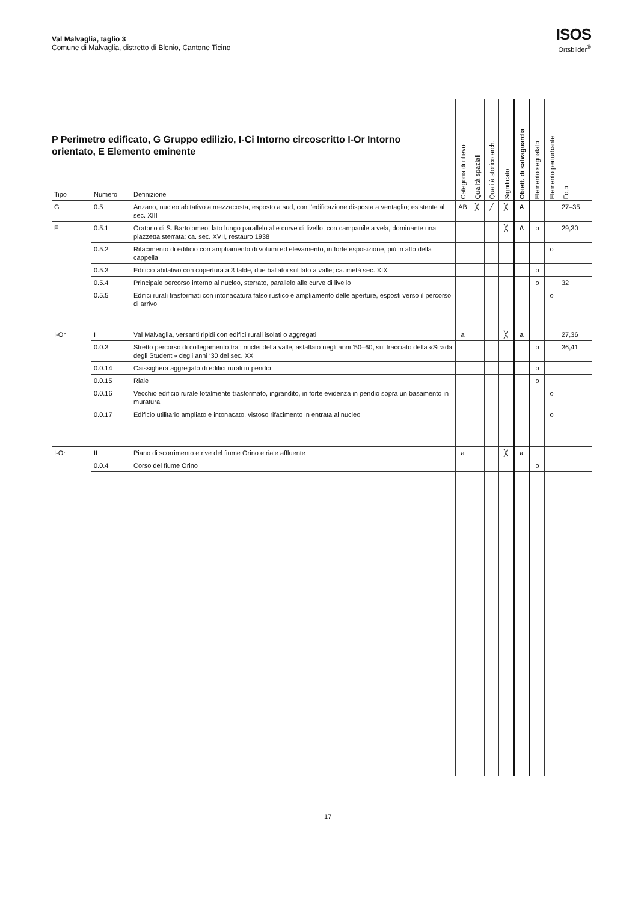Val Malvaglia, taglio 3
Comune di Malvaglia, distretto di Blenio, Cantone Ticino
ISOS
Ortsbilder<sup>®</sup>
P Perimetro edificato, G Gruppo edilizio, I-Ci Intorno circoscritto I-Or Intorno orientato, E Elemento eminente
| Tipo | Numero | Definizione | Categoria di rilievo | Qualità spaziali | Qualità storico arch. | Significato | Obiett. di salvaguardia | Elemento segnalato | Elemento perturbante | Foto |
| --- | --- | --- | --- | --- | --- | --- | --- | --- | --- | --- |
| G | 0.5 | Anzano, nucleo abitativo a mezzacosta, esposto a sud, con l’edificazione disposta a ventaglio; esistente al sec. XIII | AB | ╳ | ╱ | ╳ | A | | | 27–35 |
| E | 0.5.1 | Oratorio di S. Bartolomeo, lato lungo parallelo alle curve di livello, con campanile a vela, dominante una piazzetta sterrata; ca. sec. XVII, restauro 1938 | | | | ╳ | A | o | | 29,30 |
| | 0.5.2 | Rifacimento di edificio con ampliamento di volumi ed elevamento, in forte esposizione, più in alto della cappella | | | | | | | o | |
| | 0.5.3 | Edificio abitativo con copertura a 3 falde, due ballatoi sul lato a valle; ca. metà sec. XIX | | | | | | o | | |
| | 0.5.4 | Principale percorso interno al nucleo, sterrato, parallelo alle curve di livello | | | | | | o | | 32 |
| | 0.5.5 | Edifici rurali trasformati con intonacatura falso rustico e ampliamento delle aperture, esposti verso il percorso di arrivo | | | | | | | o | |
| I-Or | I | Val Malvaglia, versanti ripidi con edifici rurali isolati o aggregati | a | | | ╳ | a | | | 27,36 |
| | 0.0.3 | Stretto percorso di collegamento tra i nuclei della valle, asfaltato negli anni ‘50–60, sul tracciato della «Strada degli Studenti» degli anni ‘30 del sec. XX | | | | | | o | | 36,41 |
| | 0.0.14 | Caissighera aggregato di edifici rurali in pendio | | | | | | o | | |
| | 0.0.15 | Riale | | | | | | o | | |
| | 0.0.16 | Vecchio edificio rurale totalmente trasformato, ingrandito, in forte evidenza in pendio sopra un basamento in muratura | | | | | | | o | |
| | 0.0.17 | Edificio utilitario ampliato e intonacato, vistoso rifacimento in entrata al nucleo | | | | | | | o | |
| I-Or | II | Piano di scorrimento e rive del fiume Orino e riale affluente | a | | | ╳ | a | | | |
| | 0.0.4 | Corso del fiume Orino | | | | | | o | | |
17